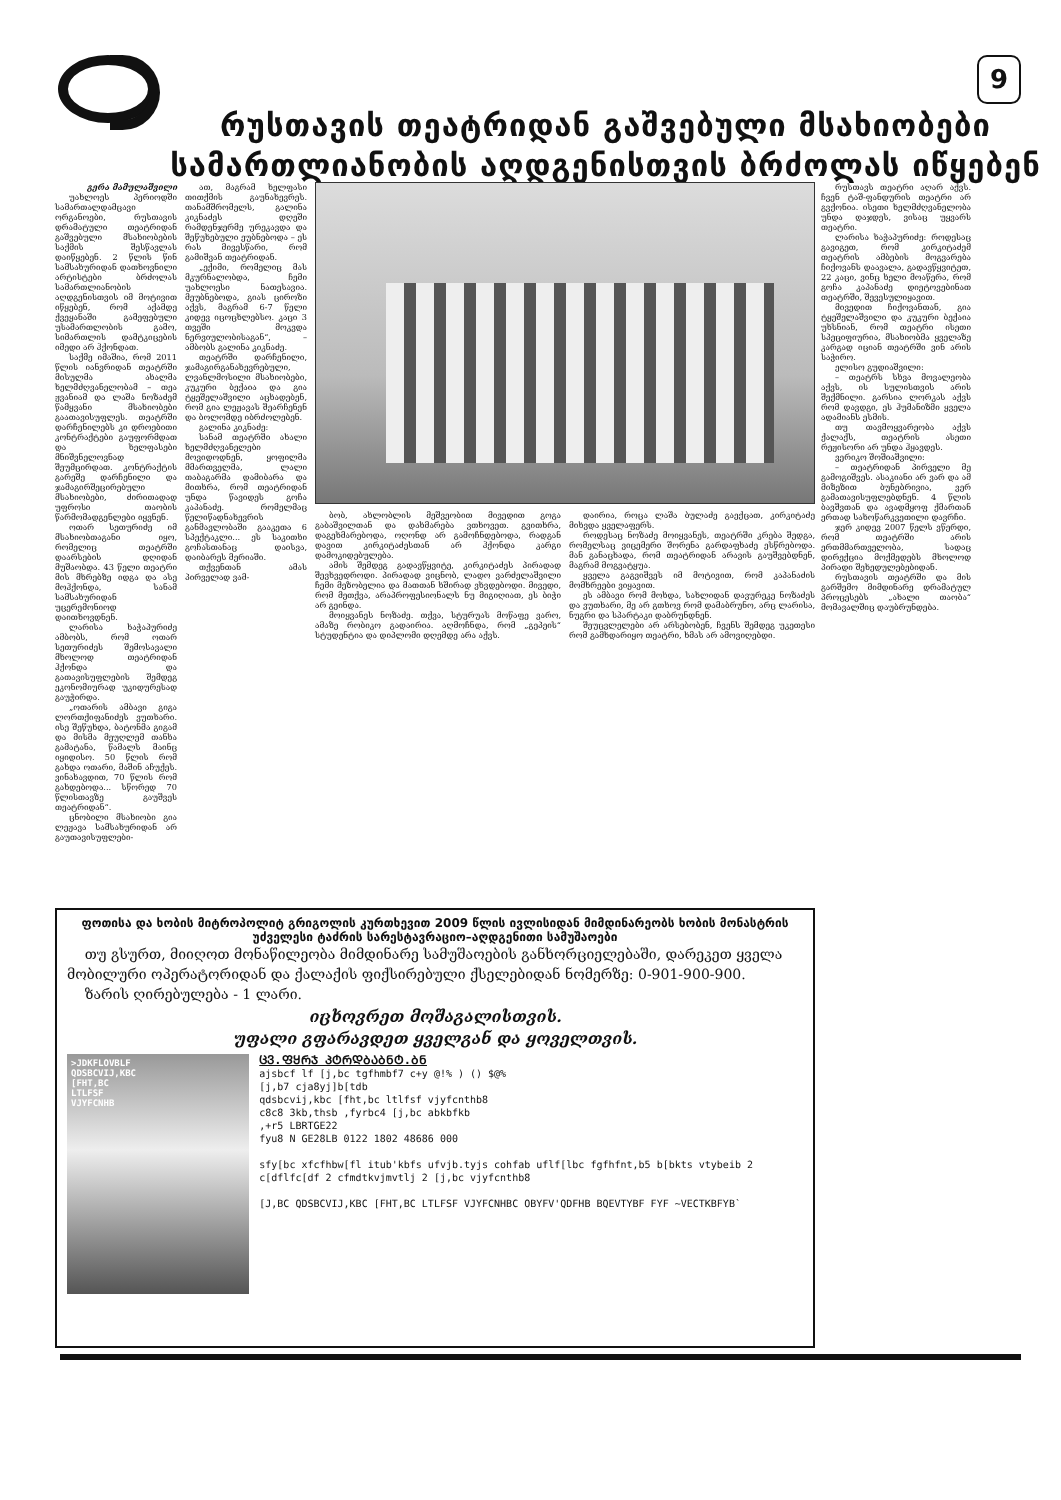9
რუსთავის თეატრიდან გაშვებული მსახიობები
სამართლიანობის აღდგენისთვის ბრძოლას იწყებენ
გერა მამულაშვილი
უახლოეს პერიოდში სამართალდამცავი ორგანოები, რუსთავის დრამატული თეატრიდან გაშვებული მსახიობების საქმის შესწავლას დაიწყებენ. 2 წლის წინ სამსახურიდან დათხოვნილი არტისტები ბრძოლას სამართლიანობის აღდგენისთვის იმ მოტივით იწყებენ, რომ აქამდე ქვეყანაში გამეფებული უსამართლობის გამო, სიმართლის დამტკიცების იმედი არ ჰქონდათ.
საქმე იმაშია, რომ 2011 წლის იანვრიდან თეატრში მისულმა ახალმა ხელმძღვანელობამ – თეა ჟვანიამ და ლაშა ნოზაძემ წამყვანი მსახიობები გაათავისუფლეს. თეატრში დარჩენილებს კი დროებითი კონტრაქტები გაუფორმდათ და ხელფასები მნიშვნელოვნად შეუმცირდათ. კონტრაქტის გარეშე დარჩენილი და ჯამაგირშეცირებული მსახიობები, ძირითადად უფროსი თაობის წარმომადგენლები იყვნენ.
ოთარ სეთურიძე იმ მსახიობთაგანი იყო, რომელიც თეატრში დაარსების დღიდან მუშაობდა. 43 წელი თეატრი მის მხრებზე იდგა და ასე მოჰქონდა, სანამ სამსახურიდან უცერემონიოდ დაითხოვდნენ.
ლარისა ხაჭაპურიძე ამბობს, რომ ოთარ სეთურიძეს შემოსავალი მხოლოდ თეატრიდან ჰქონდა და გათავისუფლების შემდეგ ეკონომიურად უკიდურესად გაუჭირდა.
„ოთარის ამბავი გიგა ლორთქიფანიძეს ვუთხარი. ისე შეწუხდა, ბატონმა გიგამ და მისმა მეუღლემ თანხა გამატანა, წამალს მაინც იყიდისო. 50 წლის რომ გახდა ოთარი, მაშინ აჩუქეს. ვინახავდით, 70 წლის რომ გახდებოდა... სწორედ 70 წლისთავზე გაუშვეს თეატრიდან“.
ცნობილი მსახიობი გია ლეჟავა სამსახურიდან არ გაუთავისუფლები-
ათ, მაგრამ ხელფასი თითქმის გაუნახევრეს. თანამშრომელს, გალინა კიკნაძეს დღეში რამდენჯერმე ურეკავდა და შეწუხებული ეუბნებოდა – ეს რას მივესწარი, რომ გამიშვან თეატრიდან.
„ექიმი, რომელიც მას მკურნალობდა, ჩემი უახლოესი ნათესავია. მეუბნებოდა, გიას ციროზი აქვს, მაგრამ 6-7 წელი კიდევ იცოცხლებსო. კაცი 3 თვეში მოკვდა ნერვიულობისაგან“, – ამბობს გალინა კიკნაძე.
თეატრში დარჩენილი, ჯამაგირგანახევრებული, ლვანლმოსილი მსახიობები, კუკური ბექაია და გია ტყეშელაშვილი აცხადებენ, რომ გია ლეჟავას შეარჩენენ და ბოლომდე იბრძოლებენ.
გალინა კიკნაძე:
სანამ თეატრში ახალი ხელმძღვანელები მოვიდოდნენ, ყოფილმა მმართველმა, ლალი თაბაგარმა დამიბარა და მითხრა, რომ თეატრიდან უნდა წავიდეს გოჩა კაპანაძე. რომელმაც წელიწადნახევრის განმავლობაში გააკეთა 6 სპექტაკლი... ეს საკითხი გოჩასთანაც დაისვა, დაიბარეს მერიაში.
თქვენთან ამას პირველად ვამ-
ბობ, ახლობლის მეშვეობით მივედით გოგა გაბაშვილთან და დახმარება ვთხოვეთ. გვითხრა, დაგეხმარებოდა, ოღონდ არ გამოჩნდებოდა, რადგან დავით კირკიტაძესთან არ ჰქონდა კარგი დამოკიდებულება.
ამის შემდეგ გადავწყვიტე, კირკიტაძეს პირადად შევხვედროდი. პირადად ვიცნობ, ლადო ვარძელაშვილი ჩემი მეზობელია და მათთან ხშირად ვხვდებოდი. მივედი, რომ მეთქვა, არაპროფესიონალს ნუ მიგიღიათ, ეს ბიჭი არ გეინდა.
მოიყვანეს ნოზაძე. თქვა, სტურუას მოწაფე ვარო, ამაზე რობიკო გადაირია. აღმოჩნდა, რომ „გეპეის“ სტუდენტია და დიპლომი დღემდე არა აქვს.
დაირია, როცა ლაშა ბულაძე გაექცათ, კირკიტაძე მიხვდა ყველაფერს.
როდესაც ნოზაძე მოიყვანეს, თეატრში კრება შედგა, რომელსაც ვიცემერი შორენა გარდაფხაძე ესწრებოდა. მან განაცხადა, რომ თეატრიდან არავის გაუშვებდნენ, მაგრამ მოგვატყუა.
ყველა გაგვიშვეს იმ მოტივით, რომ კაპანაძის მომხრეები ვიყავით.
ეს ამბავი რომ მოხდა, სახლიდან დავურეკე ნოზაძეს და ვუთხარი, მე არ გთხოვ რომ დამაბრუნო, არც ლარისა, ნუგრი და სპარტაკი დაბრუნდნენ.
შეუცვლელები არ არსებობენ, ჩვენს შემდეგ უკეთესი რომ გამხდარიყო თეატრი, ხმას არ ამოვიღებდი.
ფოთისა და ხობის მიტროპოლიტ გრიგოლის კურთხევით 2009 წლის ივლისიდან მიმდინარეობს ხობის მონასტრის უძველესი ტაძრის სარესტავრაციო–აღდგენითი სამუშაოები
თუ გსურთ, მიიღოთ მონაწილეობა მიმდინარე სამუშაოების განხორციელებაში, დარეკეთ ყველა მობილური ოპერატორიდან და ქალაქის ფიქსირებული ქსელებიდან ნომერზე: 0-901-900-900.
ზარის ღირებულება - 1 ლარი.
იცხოვრეთ მოშაგალისთვის.
უფალი გფარავდეთ ყველგან და ყოველთვის.
>JDKFLOVBLF
QDSBCVIJ,KBC
[FHT,BC
LTLFSF
VJYFCNHB
ᲪᲕ.ᲤᲧᲠᲯ ᲞᲢᲠᲓᲑᲐᲑᲜᲢ.ᲑᲜ
ajsbcf lf [j,bc tgfhmbf7 c+y @!% ) () $@%
[j,b7 cja8yj]b[tdb
qdsbcvij,kbc [fht,bc ltlfsf vjyfcnthb8
c8c8 3kb,thsb ,fyrbc4 [j,bc abkbfkb
,+r5 LBRTGE22
fyu8 N GE28LB 0122 1802 48686 000
sfy[bc xfcfhbw[fl itub'kbfs ufvjb.tyjs cohfab uflf[lbc fgfhfnt,b5 b[bkts vtybeib 2 c[dflfc[df 2 cfmdtkvjmvtlj 2 [j,bc vjyfcnthb8
[J,BC QDSBCVIJ,KBC [FHT,BC LTLFSF VJYFCNHBC OBYFV'QDFHB BQEVTYBF FYF ~VECTKBFYB`
რუსთავს თეატრი აღარ აქვს. ჩვენ ტაშ-ფანდურის თეატრი არ გვქონია. ისეთი ხელმძღვანელობა უნდა დაჯდეს, ვისაც უყვარს თეატრი.
ლარისა ხაჭაპურიძე: როდესაც გავიგეთ, რომ კირკიტაძემ თეატრის ამბების მოგვარება ჩიქოვანს დაავალა, გადავწყვიტეთ, 22 კაცი, ვინც ხელი მოაწერა, რომ გოჩა კაპანაძე დიეტოვებინათ თეატრში, შევესულიყავით.
მივედით ჩიქოვანთან, გია ტყეშელაშვილი და კუკური ბექაია უხსნიან, რომ თეატრი ისეთი სპეციფიურია, მსახიობმა ყველაზე კარგად იციან თეატრში ვინ არის საჭირო.
ელისო გუდიაშვილი:
– თეატრს სხვა მოვალეობა აქვს, ის სულისთვის არის შექმნილი. გარსია ლორკას აქვს რომ დავდგი, ეს ჰუმანიზმი ყველა ადამიანს ესმის.
თუ თავმოყვარეობა აქვს ქალაქს, თეატრის ასეთი რეჟისორი არ უნდა ჰყავდეს.
ვერიკო შოშიაშვილი:
– თეატრიდან პირველი მე გამოგიშვეს. ასაკიანი არ ვარ და ამ მიზეზით ბუნებრივია, ვერ გამათავისუფლებდნენ. 4 წლის ბავშვთან და ავადმყოფ ქმართან ერთად სახოწარკვეთილი დავრჩი.
ჯერ კიდევ 2007 წელს ვწერდი, რომ თეატრში არის ერთმმართველობა, სადაც დირექცია მოქმედებს მხოლოდ პირადი შეხედულებებიდან.
რუსთავის თეატრში და მის გარშემო მიმდინარე დრამატულ პროცესებს „ახალი თაობა“ მომავალშიც დაუბრუნდება.